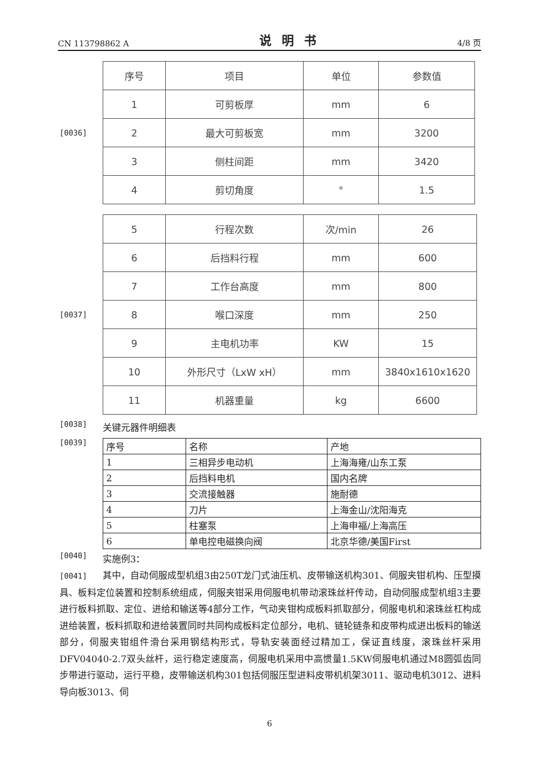CN 113798862 A 说明书 4/8 页
[0036]
| 序号 | 项目 | 单位 | 参数值 |
| --- | --- | --- | --- |
| 1 | 可剪板厚 | mm | 6 |
| 2 | 最大可剪板宽 | mm | 3200 |
| 3 | 侧柱间距 | mm | 3420 |
| 4 | 剪切角度 | ° | 1.5 |
[0037]
| 5 | 行程次数 | 次/min | 26 |
| 6 | 后挡料行程 | mm | 600 |
| 7 | 工作台高度 | mm | 800 |
| 8 | 喉口深度 | mm | 250 |
| 9 | 主电机功率 | KW | 15 |
| 10 | 外形尺寸（LxW xH） | mm | 3840x1610x1620 |
| 11 | 机器重量 | kg | 6600 |
[0038]
关键元器件明细表
[0039]
| 序号 | 名称 | 产地 |
| --- | --- | --- |
| 1 | 三相异步电动机 | 上海海雍/山东工泵 |
| 2 | 后挡料电机 | 国内名牌 |
| 3 | 交流接触器 | 施耐德 |
| 4 | 刀片 | 上海金山/沈阳海克 |
| 5 | 柱塞泵 | 上海申福/上海高压 |
| 6 | 单电控电磁换向阀 | 北京华德/美国First |
[0040]
实施例3：
[0041] 其中，自动伺服成型机组3由250T龙门式油压机、皮带输送机构301、伺服夹钳机构、压型摸具、板料定位装置和控制系统组成，伺服夹钳采用伺服电机带动滚珠丝杆传动，自动伺服成型机组3主要进行板料抓取、定位、进给和输送等4部分工作，气动夹钳构成板料抓取部分，伺服电机和滚珠丝杠构成进给装置，板料抓取和进给装置同时共同构成板料定位部分，电机、链轮链条和皮带构成进出板料的输送部分，伺服夹钳组件滑台采用钢结构形式，导轨安装面经过精加工，保证直线度，滚珠丝杆采用DFV04040-2.7双头丝杆，运行稳定速度高，伺服电机采用中高惯量1.5KW伺服电机通过M8圆弧齿同步带进行驱动，运行平稳，皮带输送机构301包括伺服压型进料皮带机机架3011、驱动电机3012、进料导向板3013、伺
6